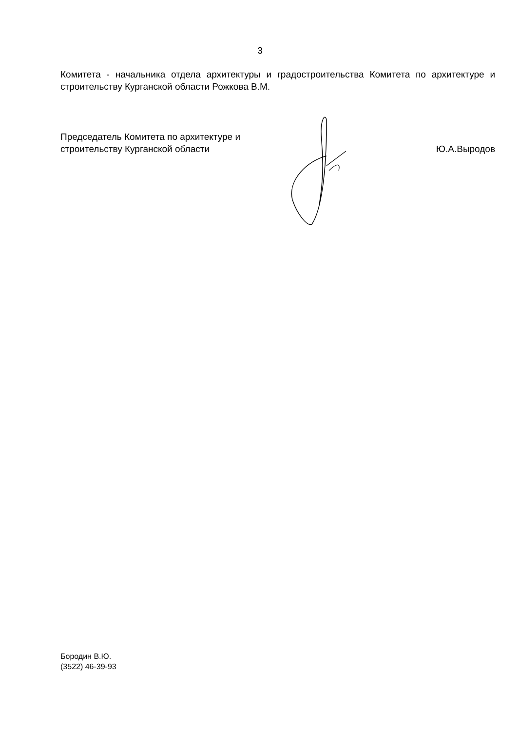3
Комитета - начальника отдела архитектуры и градостроительства Комитета по архитектуре и строительству Курганской области Рожкова В.М.
Председатель Комитета по архитектуре и
строительству Курганской области
Ю.А.Выродов
Бородин В.Ю.
(3522) 46-39-93